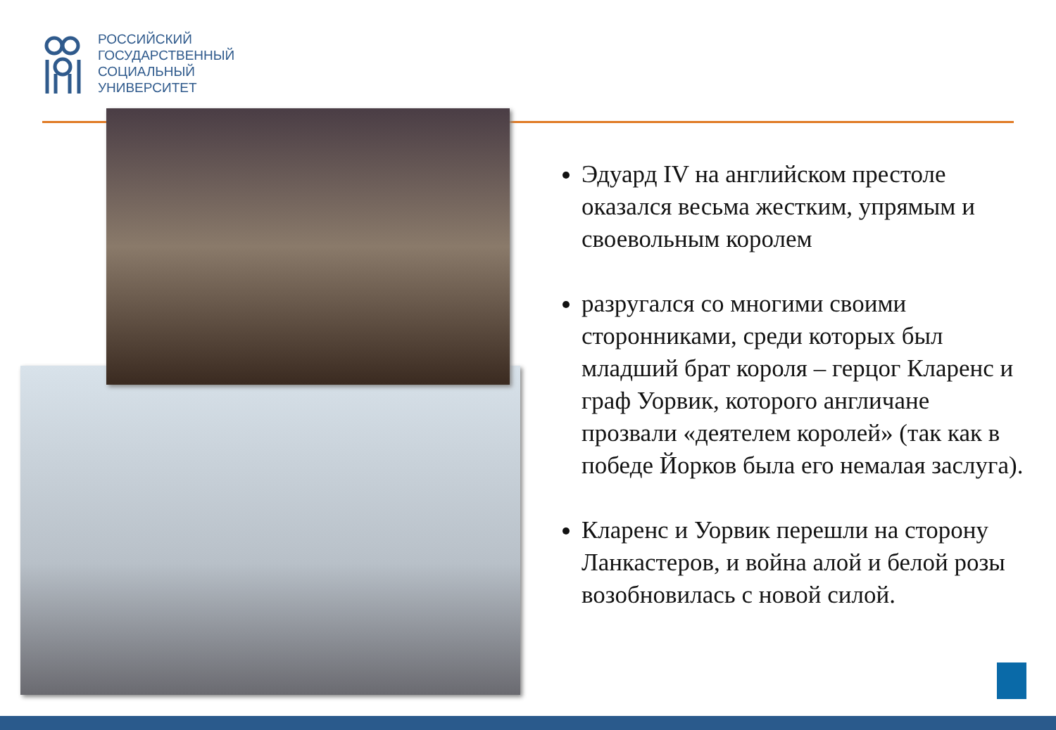РОССИЙСКИЙ
ГОСУДАРСТВЕННЫЙ
СОЦИАЛЬНЫЙ
УНИВЕРСИТЕТ
Эдуард IV на английском престоле оказался весьма жестким, упрямым и своевольным королем
разругался со многими своими сторонниками, среди которых был младший брат короля – герцог Кларенс и граф Уорвик, которого англичане прозвали «деятелем королей» (так как в победе Йорков была его немалая заслуга).
Кларенс и Уорвик перешли на сторону Ланкастеров, и война алой и белой розы возобновилась с новой силой.